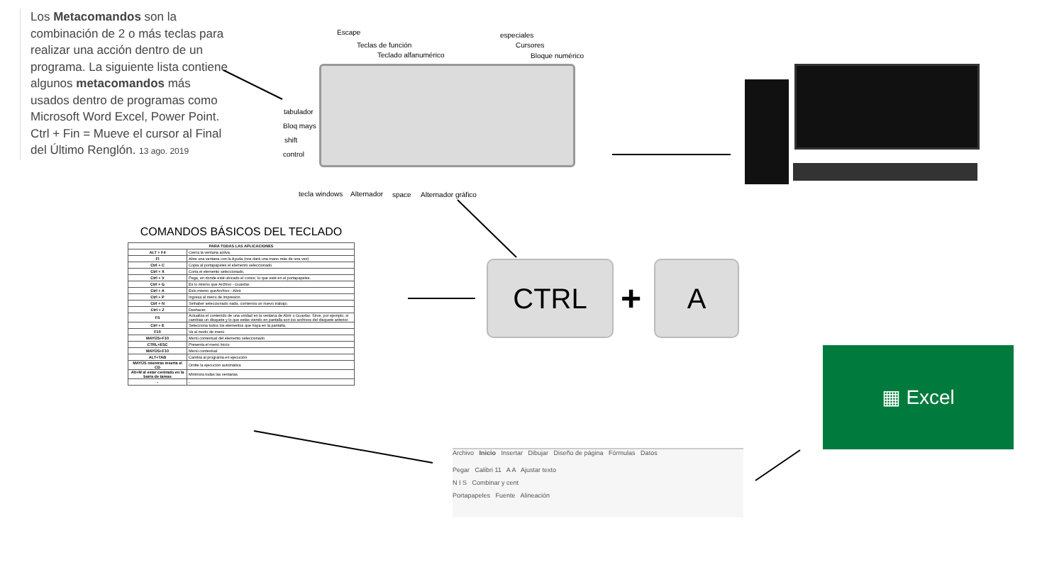Los Metacomandos son la combinación de 2 o más teclas para realizar una acción dentro de un programa. La siguiente lista contiene algunos metacomandos más usados dentro de programas como Microsoft Word Excel, Power Point. Ctrl + Fin = Mueve el cursor al Final del Último Renglón. 13 ago. 2019
Escape
Teclas de función
Teclado alfanumérico
especiales
Cursores
Bloque numérico
tabulador
Bloq mays
shift
control
tecla windows Alternador space Alternador gráfico
COMANDOS BÁSICOS DEL TECLADO
| PARA TODAS LAS APLICACIONES | |
| --- | --- |
| ALT + F4 | Cierra la ventana activa. |
| Fl | Abre una ventana con la Ayuda (nos dará una mano más de una vez) |
| Ctrl + C | Copia al portapapeles el elemento seleccionado. |
| Ctrl + X | Corta el elemento seleccionado. |
| Ctrl + V | Pega, en donde esté ubicado el cursor, lo que esté en el portapapeles. |
| Ctrl + G | Es lo mismo que Archivo - Guardar. |
| Ctrl + A | Eslo mismo queArchivo - Abrir. |
| Ctrl + P | Ingresa al menú de impresión. |
| Ctrl + N | Sinhaber seleccionado nada, comienza un nuevo trabajo. |
| Ctrl + Z | Deshacer. |
| F5 | Actualiza el contenido de una unidad en la ventana de Abrir o Guardar. Sirve, por ejemplo, si cambias un disquete y lo que estás viendo en pantalla son los archivos del disquete anterior. |
| Ctrl + E | Selecciona todos los elementos que haya en la pantalla. |
| F10 | Va al modo de menú |
| MAYÚS+F10 | Menú contextual del elemento seleccionado |
| CTRL+ESC | Presenta el menú Inicio |
| MAYÚS+F10 | Menú contextual |
| ALT+TAB | Cambia al programa en ejecución |
| MAYÚS mientras inserta el CD | Omite la ejecución automática |
| Alt+M al estar centrado en la barra de tareas | Minimiza todas las ventanas |
| - | - |
CTRL
+
A
▦ Excel
Archivo Inicio Insertar Dibujar Diseño de página Fórmulas Datos
Pegar Calibri 11 A A Ajustar texto
N I S Combinar y cent
Portapapeles Fuente Alineación